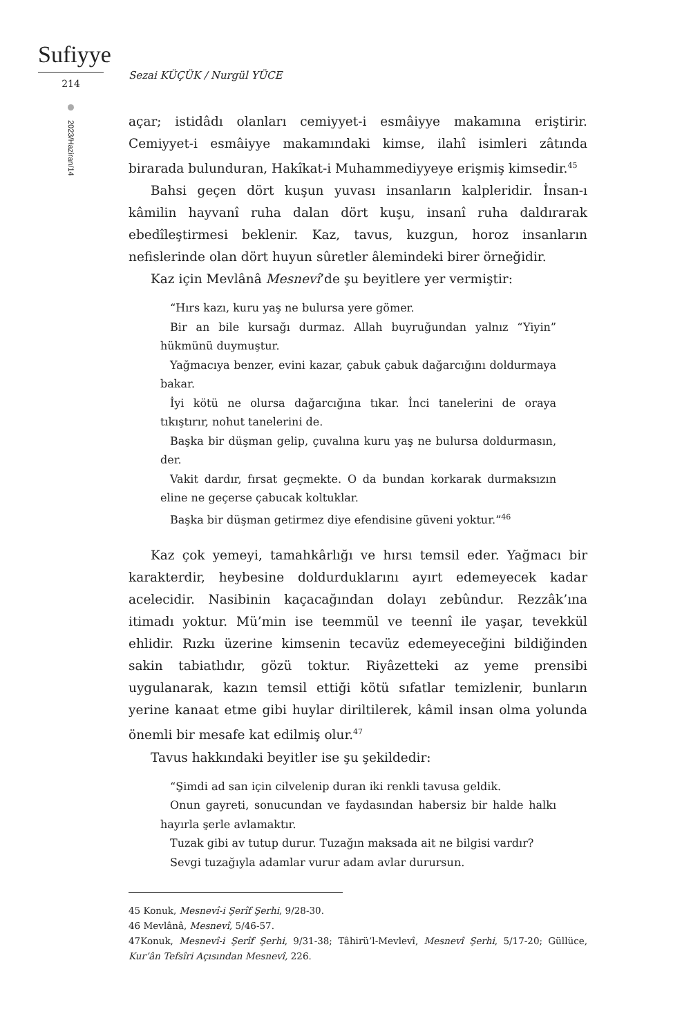Sufiyye
214
2023/Haziran/14
Sezai KÜÇÜK / Nurgül YÜCE
açar; istidâdı olanları cemiyyet-i esmâiyye makamına eriştirir. Cemiyyet-i esmâiyye makamındaki kimse, ilahî isimleri zâtında birarada bulunduran, Hakîkat-i Muhammediyyeye erişmiş kimsedir.<sup>45</sup>
Bahsi geçen dört kuşun yuvası insanların kalpleridir. İnsan-ı kâmilin hayvanî ruha dalan dört kuşu, insanî ruha daldırarak ebedîleştirmesi beklenir. Kaz, tavus, kuzgun, horoz insanların nefislerinde olan dört huyun sûretler âlemindeki birer örneğidir.
Kaz için Mevlânâ Mesnevî’de şu beyitlere yer vermiştir:
“Hırs kazı, kuru yaş ne bulursa yere gömer.
Bir an bile kursağı durmaz. Allah buyruğundan yalnız “Yiyin” hükmünü duymuştur.
Yağmacıya benzer, evini kazar, çabuk çabuk dağarcığını doldurmaya bakar.
İyi kötü ne olursa dağarcığına tıkar. İnci tanelerini de oraya tıkıştırır, nohut tanelerini de.
Başka bir düşman gelip, çuvalına kuru yaş ne bulursa doldurmasın, der.
Vakit dardır, fırsat geçmekte. O da bundan korkarak durmaksızın eline ne geçerse çabucak koltuklar.
Başka bir düşman getirmez diye efendisine güveni yoktur.”<sup>46</sup>
Kaz çok yemeyi, tamahkârlığı ve hırsı temsil eder. Yağmacı bir karakterdir, heybesine doldurduklarını ayırt edemeyecek kadar acelecidir. Nasibinin kaçacağından dolayı zebûndur. Rezzâk’ına itimadı yoktur. Mü’min ise teemmül ve teennî ile yaşar, tevekkül ehlidir. Rızkı üzerine kimsenin tecavüz edemeyeceğini bildiğinden sakin tabiatlıdır, gözü toktur. Riyâzetteki az yeme prensibi uygulanarak, kazın temsil ettiği kötü sıfatlar temizlenir, bunların yerine kanaat etme gibi huylar diriltilerek, kâmil insan olma yolunda önemli bir mesafe kat edilmiş olur.<sup>47</sup>
Tavus hakkındaki beyitler ise şu şekildedir:
“Şimdi ad san için cilvelenip duran iki renkli tavusa geldik.
Onun gayreti, sonucundan ve faydasından habersiz bir halde halkı hayırla şerle avlamaktır.
Tuzak gibi av tutup durur. Tuzağın maksada ait ne bilgisi vardır?
Sevgi tuzağıyla adamlar vurur adam avlar durursun.
45 Konuk, Mesnevî-i Şerîf Şerhi, 9/28-30.
46 Mevlânâ, Mesnevî, 5/46-57.
47Konuk, Mesnevî-i Şerîf Şerhi, 9/31-38; Tâhirü’l-Mevlevî, Mesnevî Şerhi, 5/17-20; Güllüce, Kur’ân Tefsîri Açısından Mesnevî, 226.